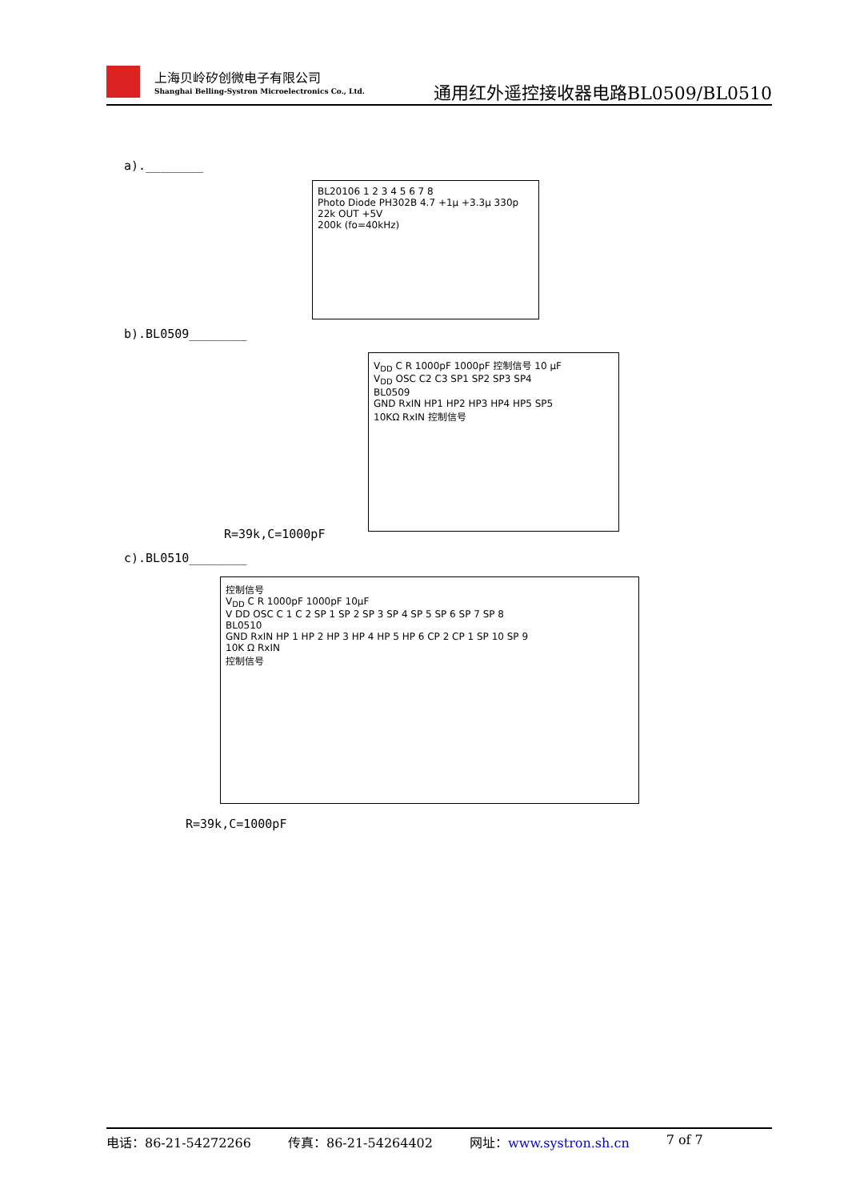上海贝岭矽创微电子有限公司
Shanghai Belling-Systron Microelectronics Co., Ltd.
通用红外遥控接收器电路BL0509/BL0510
a).________
BL20106 1 2 3 4 5 6 7 8
Photo Diode PH302B 4.7 +1μ +3.3μ 330p 22k OUT +5V
200k (fo=40kHz)
b).BL0509________
V<sub>DD</sub> C R 1000pF 1000pF 控制信号 10 μF
V<sub>DD</sub> OSC C2 C3 SP1 SP2 SP3 SP4
BL0509
GND RxIN HP1 HP2 HP3 HP4 HP5 SP5
10KΩ RxIN 控制信号
R=39k,C=1000pF
c).BL0510________
控制信号
V<sub>DD</sub> C R 1000pF 1000pF 10μF
V DD OSC C 1 C 2 SP 1 SP 2 SP 3 SP 4 SP 5 SP 6 SP 7 SP 8
BL0510
GND RxIN HP 1 HP 2 HP 3 HP 4 HP 5 HP 6 CP 2 CP 1 SP 10 SP 9
10K Ω RxIN
控制信号
R=39k,C=1000pF
电话：86-21-54272266 传真：86-21-54264402 网址：www.systron.sh.cn 7 of 7